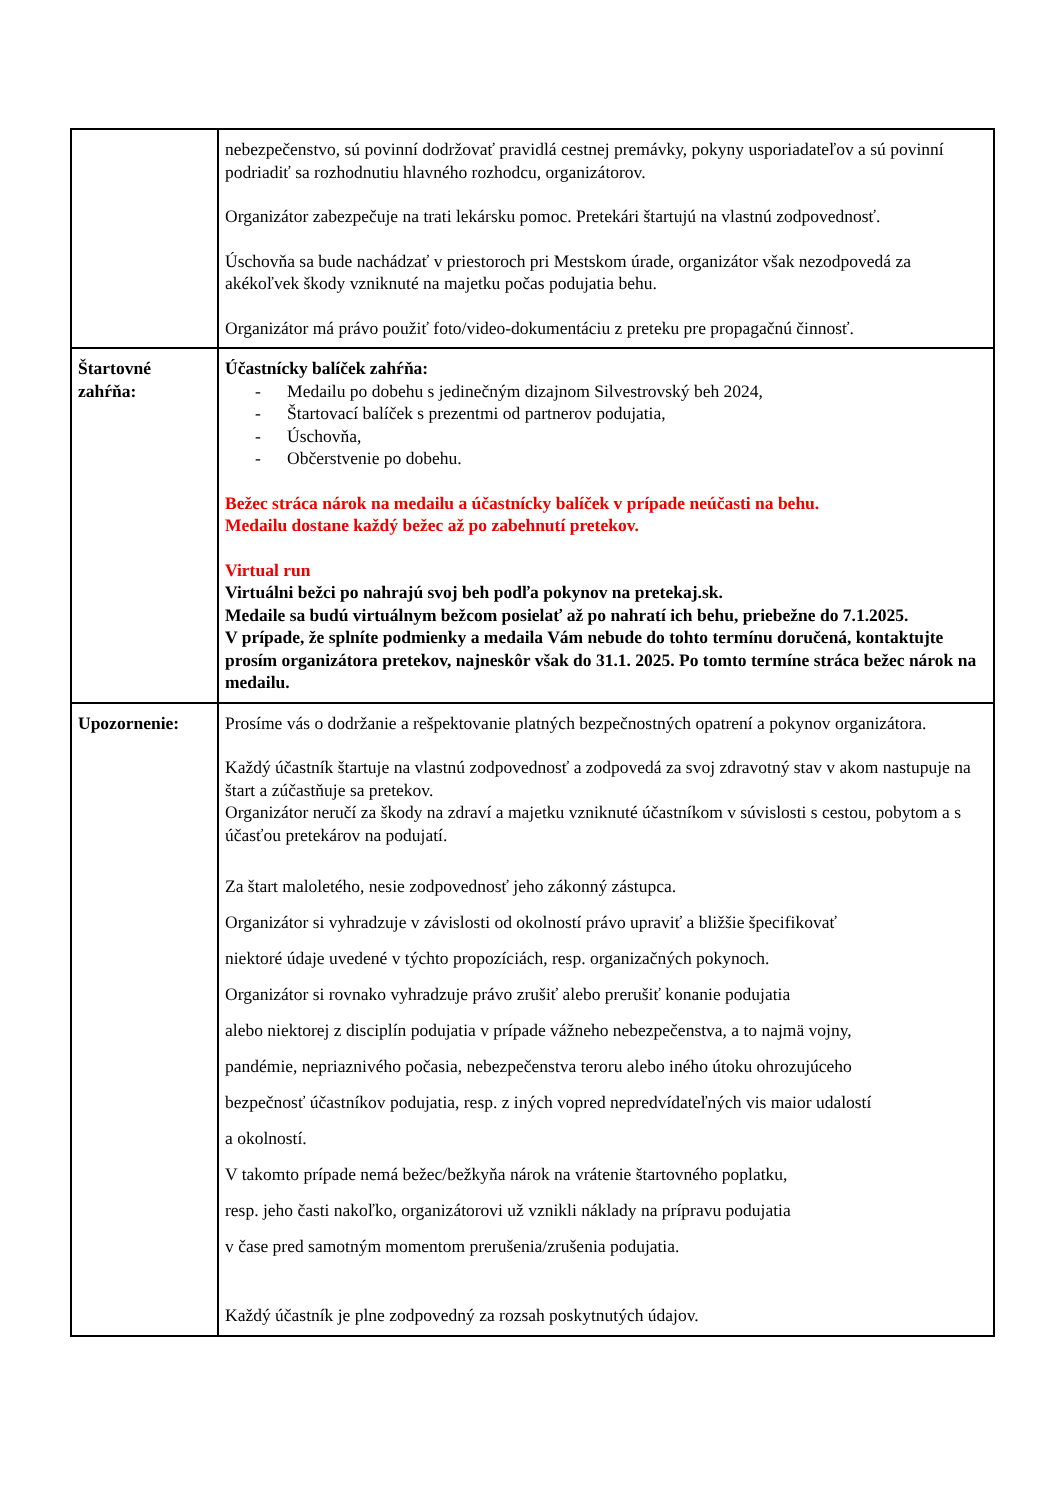| | nebezpečenstvo, sú povinní dodržovať pravidlá cestnej premávky, pokyny usporiadateľov a sú povinní podriadiť sa rozhodnutiu hlavného rozhodcu, organizátorov. Organizátor zabezpečuje na trati lekársku pomoc. Pretekári štartujú na vlastnú zodpovednosť. Úschovňa sa bude nachádzať v priestoroch pri Mestskom úrade, organizátor však nezodpovedá za akékoľvek škody vzniknuté na majetku počas podujatia behu. Organizátor má právo použiť foto/video-dokumentáciu z preteku pre propagačnú činnosť. |
| Štartovné zahŕňa: | Účastnícky balíček zahŕňa: - Medailu po dobehu s jedinečným dizajnom Silvestrovský beh 2024, - Štartovací balíček s prezentmi od partnerov podujatia, - Úschovňa, - Občerstvenie po dobehu. Bežec stráca nárok na medailu a účastnícky balíček v prípade neúčasti na behu. Medailu dostane každý bežec až po zabehnutí pretekov. Virtual run Virtuálni bežci po nahrajú svoj beh podľa pokynov na pretekaj.sk. Medaile sa budú virtuálnym bežcom posielať až po nahratí ich behu, priebežne do 7.1.2025. V prípade, že splníte podmienky a medaila Vám nebude do tohto termínu doručená, kontaktujte prosím organizátora pretekov, najneskôr však do 31.1. 2025. Po tomto termíne stráca bežec nárok na medailu. |
| Upozornenie: | Prosíme vás o dodržanie a rešpektovanie platných bezpečnostných opatrení a pokynov organizátora. Každý účastník štartuje na vlastnú zodpovednosť a zodpovedá za svoj zdravotný stav v akom nastupuje na štart a zúčastňuje sa pretekov. Organizátor neručí za škody na zdraví a majetku vzniknuté účastníkom v súvislosti s cestou, pobytom a s účasťou pretekárov na podujatí. Za štart maloletého, nesie zodpovednosť jeho zákonný zástupca. Organizátor si vyhradzuje v závislosti od okolností právo upraviť a bližšie špecifikovať niektoré údaje uvedené v týchto propozíciách, resp. organizačných pokynoch. Organizátor si rovnako vyhradzuje právo zrušiť alebo prerušiť konanie podujatia alebo niektorej z disciplín podujatia v prípade vážneho nebezpečenstva, a to najmä vojny, pandémie, nepriaznivého počasia, nebezpečenstva teroru alebo iného útoku ohrozujúceho bezpečnosť účastníkov podujatia, resp. z iných vopred nepredvídateľných vis maior udalostí a okolností. V takomto prípade nemá bežec/bežkyňa nárok na vrátenie štartovného poplatku, resp. jeho časti nakoľko, organizátorovi už vznikli náklady na prípravu podujatia v čase pred samotným momentom prerušenia/zrušenia podujatia. Každý účastník je plne zodpovedný za rozsah poskytnutých údajov. |